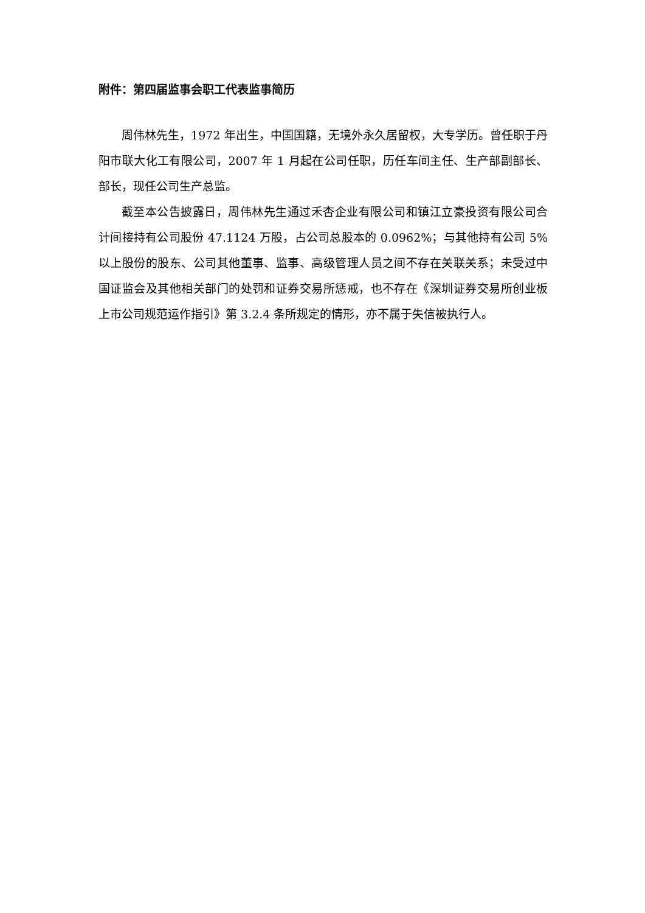附件：第四届监事会职工代表监事简历
周伟林先生，1972 年出生，中国国籍，无境外永久居留权，大专学历。曾任职于丹阳市联大化工有限公司，2007 年 1 月起在公司任职，历任车间主任、生产部副部长、部长，现任公司生产总监。
截至本公告披露日，周伟林先生通过禾杏企业有限公司和镇江立豪投资有限公司合计间接持有公司股份 47.1124 万股，占公司总股本的 0.0962%；与其他持有公司 5%以上股份的股东、公司其他董事、监事、高级管理人员之间不存在关联关系；未受过中国证监会及其他相关部门的处罚和证券交易所惩戒，也不存在《深圳证券交易所创业板上市公司规范运作指引》第 3.2.4 条所规定的情形，亦不属于失信被执行人。